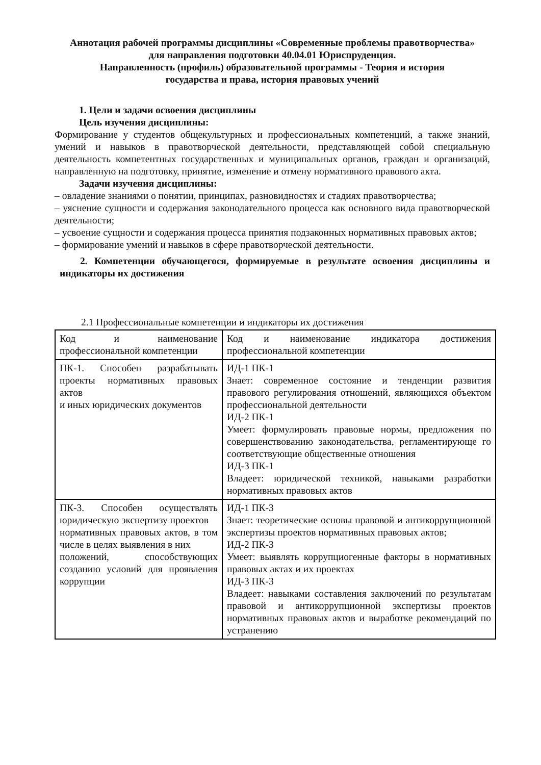Аннотация рабочей программы дисциплины «Современные проблемы правотворчества»
для направления подготовки 40.04.01 Юриспруденция.
Направленность (профиль) образовательной программы - Теория и история
государства и права, история правовых учений
1. Цели и задачи освоения дисциплины
Цель изучения дисциплины:
Формирование у студентов общекультурных и профессиональных компетенций, а также знаний, умений и навыков в правотворческой деятельности, представляющей собой специальную деятельность компетентных государственных и муниципальных органов, граждан и организаций, направленную на подготовку, принятие, изменение и отмену нормативного правового акта.
Задачи изучения дисциплины:
– овладение знаниями о понятии, принципах, разновидностях и стадиях правотворчества;
– уяснение сущности и содержания законодательного процесса как основного вида правотворческой деятельности;
– усвоение сущности и содержания процесса принятия подзаконных нормативных правовых актов;
– формирование умений и навыков в сфере правотворческой деятельности.
2. Компетенции обучающегося, формируемые в результате освоения дисциплины и индикаторы их достижения
2.1 Профессиональные компетенции и индикаторы их достижения
| Код и наименование профессиональной компетенции | Код и наименование индикатора достижения профессиональной компетенции |
| ПК-1. Способен разрабатывать проекты нормативных правовых актов и иных юридических документов | ИД-1 ПК-1 Знает: современное состояние и тенденции развития правового регулирования отношений, являющихся объектом профессиональной деятельности ИД-2 ПК-1 Умеет: формулировать правовые нормы, предложения по совершенствованию законодательства, регламентирующе го соответствующие общественные отношения ИД-3 ПК-1 Владеет: юридической техникой, навыками разработки нормативных правовых актов |
| ПК-3. Способен осуществлять юридическую экспертизу проектов нормативных правовых актов, в том числе в целях выявления в них положений, способствующих созданию условий для проявления коррупции | ИД-1 ПК-3 Знает: теоретические основы правовой и антикоррупционной экспертизы проектов нормативных правовых актов; ИД-2 ПК-3 Умеет: выявлять коррупциогенные факторы в нормативных правовых актах и их проектах ИД-3 ПК-3 Владеет: навыками составления заключений по результатам правовой и антикоррупционной экспертизы проектов нормативных правовых актов и выработке рекомендаций по устранению |